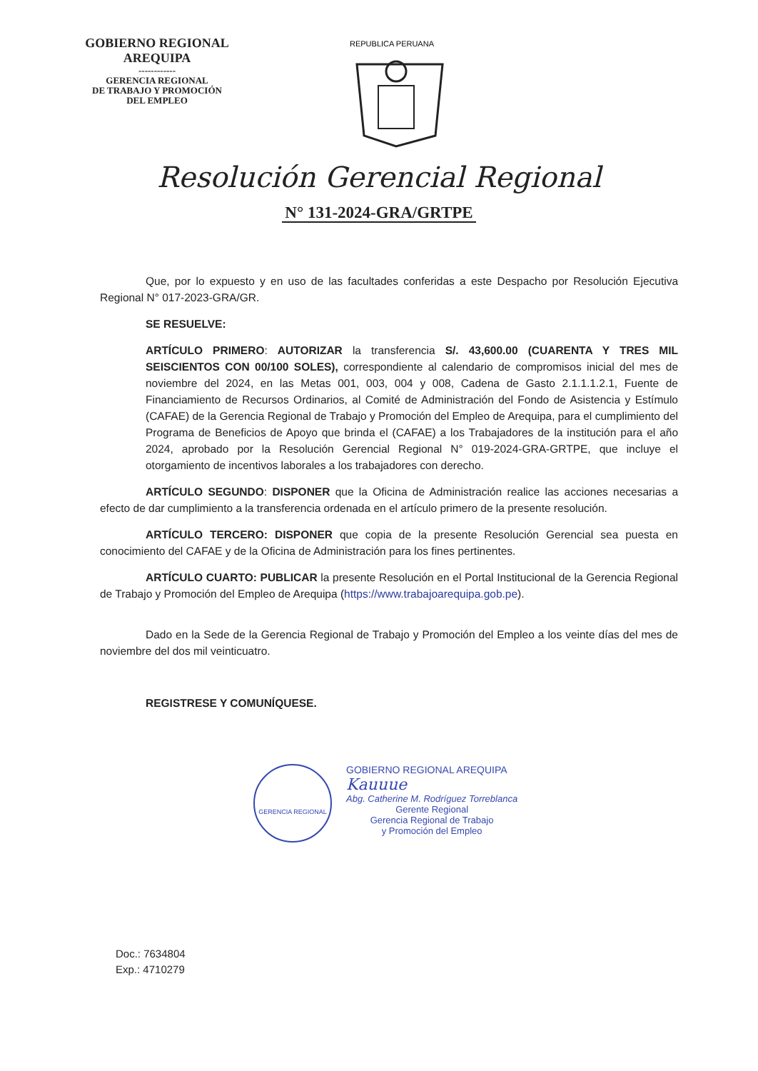GOBIERNO REGIONAL
AREQUIPA
------------
GERENCIA REGIONAL
DE TRABAJO Y PROMOCIÓN
DEL EMPLEO
REPUBLICA PERUANA
Resolución Gerencial Regional
N° 131-2024-GRA/GRTPE
Que, por lo expuesto y en uso de las facultades conferidas a este Despacho por Resolución Ejecutiva Regional N° 017-2023-GRA/GR.
SE RESUELVE:
ARTÍCULO PRIMERO: AUTORIZAR la transferencia S/. 43,600.00 (CUARENTA Y TRES MIL SEISCIENTOS CON 00/100 SOLES), correspondiente al calendario de compromisos inicial del mes de noviembre del 2024, en las Metas 001, 003, 004 y 008, Cadena de Gasto 2.1.1.1.2.1, Fuente de Financiamiento de Recursos Ordinarios, al Comité de Administración del Fondo de Asistencia y Estímulo (CAFAE) de la Gerencia Regional de Trabajo y Promoción del Empleo de Arequipa, para el cumplimiento del Programa de Beneficios de Apoyo que brinda el (CAFAE) a los Trabajadores de la institución para el año 2024, aprobado por la Resolución Gerencial Regional N° 019-2024-GRA-GRTPE, que incluye el otorgamiento de incentivos laborales a los trabajadores con derecho.
ARTÍCULO SEGUNDO: DISPONER que la Oficina de Administración realice las acciones necesarias a efecto de dar cumplimiento a la transferencia ordenada en el artículo primero de la presente resolución.
ARTÍCULO TERCERO: DISPONER que copia de la presente Resolución Gerencial sea puesta en conocimiento del CAFAE y de la Oficina de Administración para los fines pertinentes.
ARTÍCULO CUARTO: PUBLICAR la presente Resolución en el Portal Institucional de la Gerencia Regional de Trabajo y Promoción del Empleo de Arequipa (https://www.trabajoarequipa.gob.pe).
Dado en la Sede de la Gerencia Regional de Trabajo y Promoción del Empleo a los veinte días del mes de noviembre del dos mil veinticuatro.
REGISTRESE Y COMUNÍQUESE.
GERENCIA REGIONAL
GOBIERNO REGIONAL AREQUIPA
Kauuue
Abg. Catherine M. Rodríguez Torreblanca
Gerente Regional
Gerencia Regional de Trabajo
y Promoción del Empleo
Doc.: 7634804
Exp.: 4710279